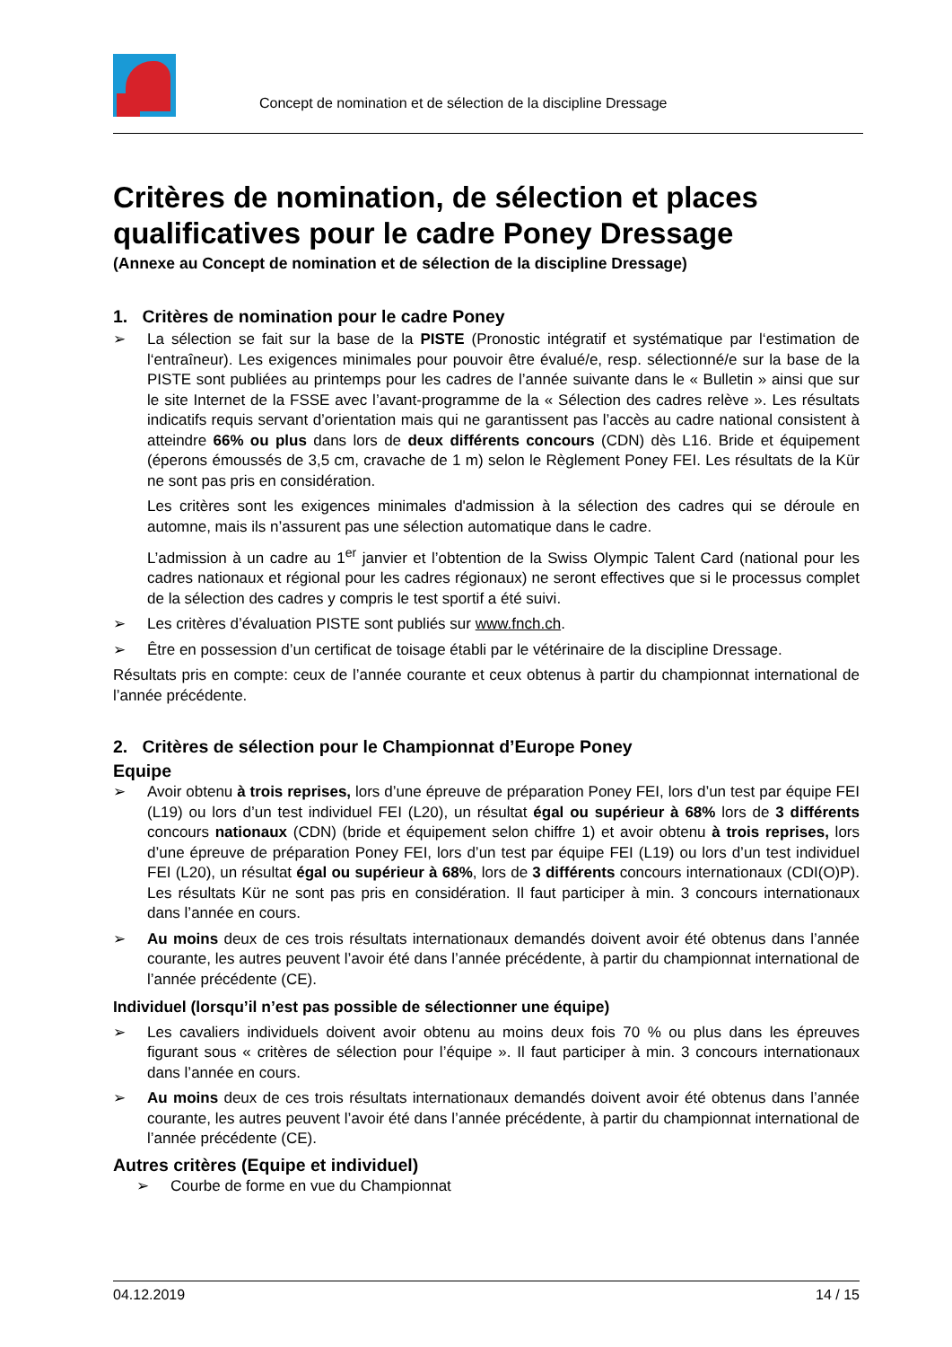Concept de nomination et de sélection de la discipline Dressage
Critères de nomination, de sélection et places qualificatives pour le cadre Poney Dressage
(Annexe au Concept de nomination et de sélection de la discipline Dressage)
1. Critères de nomination pour le cadre Poney
➢ La sélection se fait sur la base de la PISTE (Pronostic intégratif et systématique par l‘estimation de l‘entraîneur). Les exigences minimales pour pouvoir être évalué/e, resp. sélectionné/e sur la base de la PISTE sont publiées au printemps pour les cadres de l’année suivante dans le « Bulletin » ainsi que sur le site Internet de la FSSE avec l’avant-programme de la « Sélection des cadres relève ». Les résultats indicatifs requis servant d’orientation mais qui ne garantissent pas l’accès au cadre national consistent à atteindre 66% ou plus dans lors de deux différents concours (CDN) dès L16. Bride et équipement (éperons émoussés de 3,5 cm, cravache de 1 m) selon le Règlement Poney FEI. Les résultats de la Kür ne sont pas pris en considération.
Les critères sont les exigences minimales d'admission à la sélection des cadres qui se déroule en automne, mais ils n’assurent pas une sélection automatique dans le cadre.
L’admission à un cadre au 1<sup>er</sup> janvier et l’obtention de la Swiss Olympic Talent Card (national pour les cadres nationaux et régional pour les cadres régionaux) ne seront effectives que si le processus complet de la sélection des cadres y compris le test sportif a été suivi.
➢ Les critères d’évaluation PISTE sont publiés sur www.fnch.ch.
➢ Être en possession d’un certificat de toisage établi par le vétérinaire de la discipline Dressage.
Résultats pris en compte: ceux de l’année courante et ceux obtenus à partir du championnat international de l’année précédente.
2. Critères de sélection pour le Championnat d’Europe Poney
Equipe
➢ Avoir obtenu à trois reprises, lors d’une épreuve de préparation Poney FEI, lors d’un test par équipe FEI (L19) ou lors d’un test individuel FEI (L20), un résultat égal ou supérieur à 68% lors de 3 différents concours nationaux (CDN) (bride et équipement selon chiffre 1) et avoir obtenu à trois reprises, lors d’une épreuve de préparation Poney FEI, lors d’un test par équipe FEI (L19) ou lors d’un test individuel FEI (L20), un résultat égal ou supérieur à 68%, lors de 3 différents concours internationaux (CDI(O)P). Les résultats Kür ne sont pas pris en considération. Il faut participer à min. 3 concours internationaux dans l’année en cours.
➢ Au moins deux de ces trois résultats internationaux demandés doivent avoir été obtenus dans l’année courante, les autres peuvent l’avoir été dans l’année précédente, à partir du championnat international de l’année précédente (CE).
Individuel (lorsqu’il n’est pas possible de sélectionner une équipe)
➢ Les cavaliers individuels doivent avoir obtenu au moins deux fois 70 % ou plus dans les épreuves figurant sous « critères de sélection pour l’équipe ». Il faut participer à min. 3 concours internationaux dans l’année en cours.
➢ Au moins deux de ces trois résultats internationaux demandés doivent avoir été obtenus dans l’année courante, les autres peuvent l’avoir été dans l’année précédente, à partir du championnat international de l’année précédente (CE).
Autres critères (Equipe et individuel)
➢ Courbe de forme en vue du Championnat
04.12.2019 14 / 15